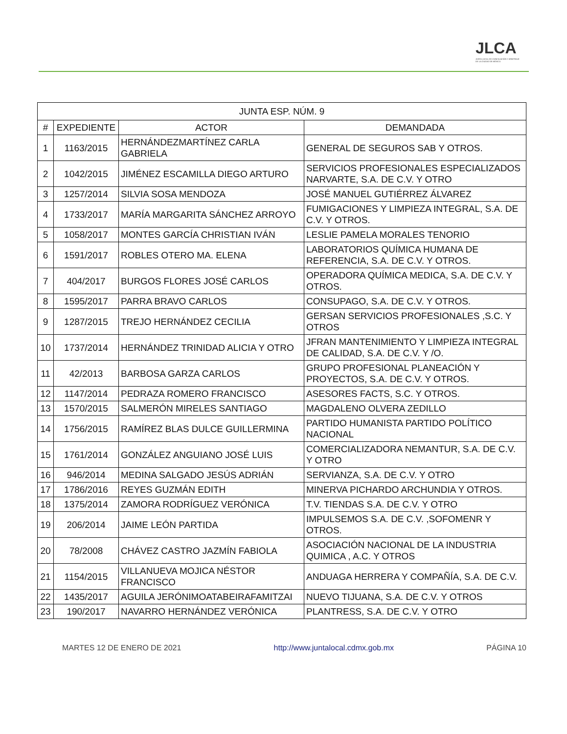JLCA
JUNTA LOCAL DE CONCILIACIÓN Y ARBITRAJE DE LA CIUDAD DE MÉXICO
| JUNTA ESP. NÚM. 9 | | | |
| --- | --- | --- | --- |
| # | EXPEDIENTE | ACTOR | DEMANDADA |
| 1 | 1163/2015 | HERNÁNDEZMARTÍNEZ CARLA GABRIELA | GENERAL DE SEGUROS SAB Y OTROS. |
| 2 | 1042/2015 | JIMÉNEZ ESCAMILLA DIEGO ARTURO | SERVICIOS PROFESIONALES ESPECIALIZADOS NARVARTE, S.A. DE C.V. Y OTRO |
| 3 | 1257/2014 | SILVIA SOSA MENDOZA | JOSÉ MANUEL GUTIÉRREZ ÁLVAREZ |
| 4 | 1733/2017 | MARÍA MARGARITA SÁNCHEZ ARROYO | FUMIGACIONES Y LIMPIEZA INTEGRAL, S.A. DE C.V. Y OTROS. |
| 5 | 1058/2017 | MONTES GARCÍA CHRISTIAN IVÁN | LESLIE PAMELA MORALES TENORIO |
| 6 | 1591/2017 | ROBLES OTERO MA. ELENA | LABORATORIOS QUÍMICA HUMANA DE REFERENCIA, S.A. DE C.V. Y OTROS. |
| 7 | 404/2017 | BURGOS FLORES JOSÉ CARLOS | OPERADORA QUÍMICA MEDICA, S.A. DE C.V. Y OTROS. |
| 8 | 1595/2017 | PARRA BRAVO CARLOS | CONSUPAGO, S.A. DE C.V. Y OTROS. |
| 9 | 1287/2015 | TREJO HERNÁNDEZ CECILIA | GERSAN SERVICIOS PROFESIONALES ,S.C. Y OTROS |
| 10 | 1737/2014 | HERNÁNDEZ TRINIDAD ALICIA Y OTRO | JFRAN MANTENIMIENTO Y LIMPIEZA INTEGRAL DE CALIDAD, S.A. DE C.V. Y /O. |
| 11 | 42/2013 | BARBOSA GARZA CARLOS | GRUPO PROFESIONAL PLANEACIÓN Y PROYECTOS, S.A. DE C.V. Y OTROS. |
| 12 | 1147/2014 | PEDRAZA ROMERO FRANCISCO | ASESORES FACTS, S.C. Y OTROS. |
| 13 | 1570/2015 | SALMERÓN MIRELES SANTIAGO | MAGDALENO OLVERA ZEDILLO |
| 14 | 1756/2015 | RAMÍREZ BLAS DULCE GUILLERMINA | PARTIDO HUMANISTA PARTIDO POLÍTICO NACIONAL |
| 15 | 1761/2014 | GONZÁLEZ ANGUIANO JOSÉ LUIS | COMERCIALIZADORA NEMANTUR, S.A. DE C.V. Y OTRO |
| 16 | 946/2014 | MEDINA SALGADO JESÚS ADRIÁN | SERVIANZA, S.A. DE C.V. Y OTRO |
| 17 | 1786/2016 | REYES GUZMÁN EDITH | MINERVA PICHARDO ARCHUNDIA Y OTROS. |
| 18 | 1375/2014 | ZAMORA RODRÍGUEZ VERÓNICA | T.V. TIENDAS S.A. DE C.V. Y OTRO |
| 19 | 206/2014 | JAIME LEÓN PARTIDA | IMPULSEMOS S.A. DE C.V. ,SOFOMENR Y OTROS. |
| 20 | 78/2008 | CHÁVEZ CASTRO JAZMÍN FABIOLA | ASOCIACIÓN NACIONAL DE LA INDUSTRIA QUIMICA , A.C. Y OTROS |
| 21 | 1154/2015 | VILLANUEVA MOJICA NÉSTOR FRANCISCO | ANDUAGA HERRERA Y COMPAÑÍA, S.A. DE C.V. |
| 22 | 1435/2017 | AGUILA JERÓNIMOATABEIRAFAMITZAI | NUEVO TIJUANA, S.A. DE C.V. Y OTROS |
| 23 | 190/2017 | NAVARRO HERNÁNDEZ VERÓNICA | PLANTRESS, S.A. DE C.V. Y OTRO |
MARTES 12 DE ENERO DE 2021 http://www.juntalocal.cdmx.gob.mx PÁGINA 10